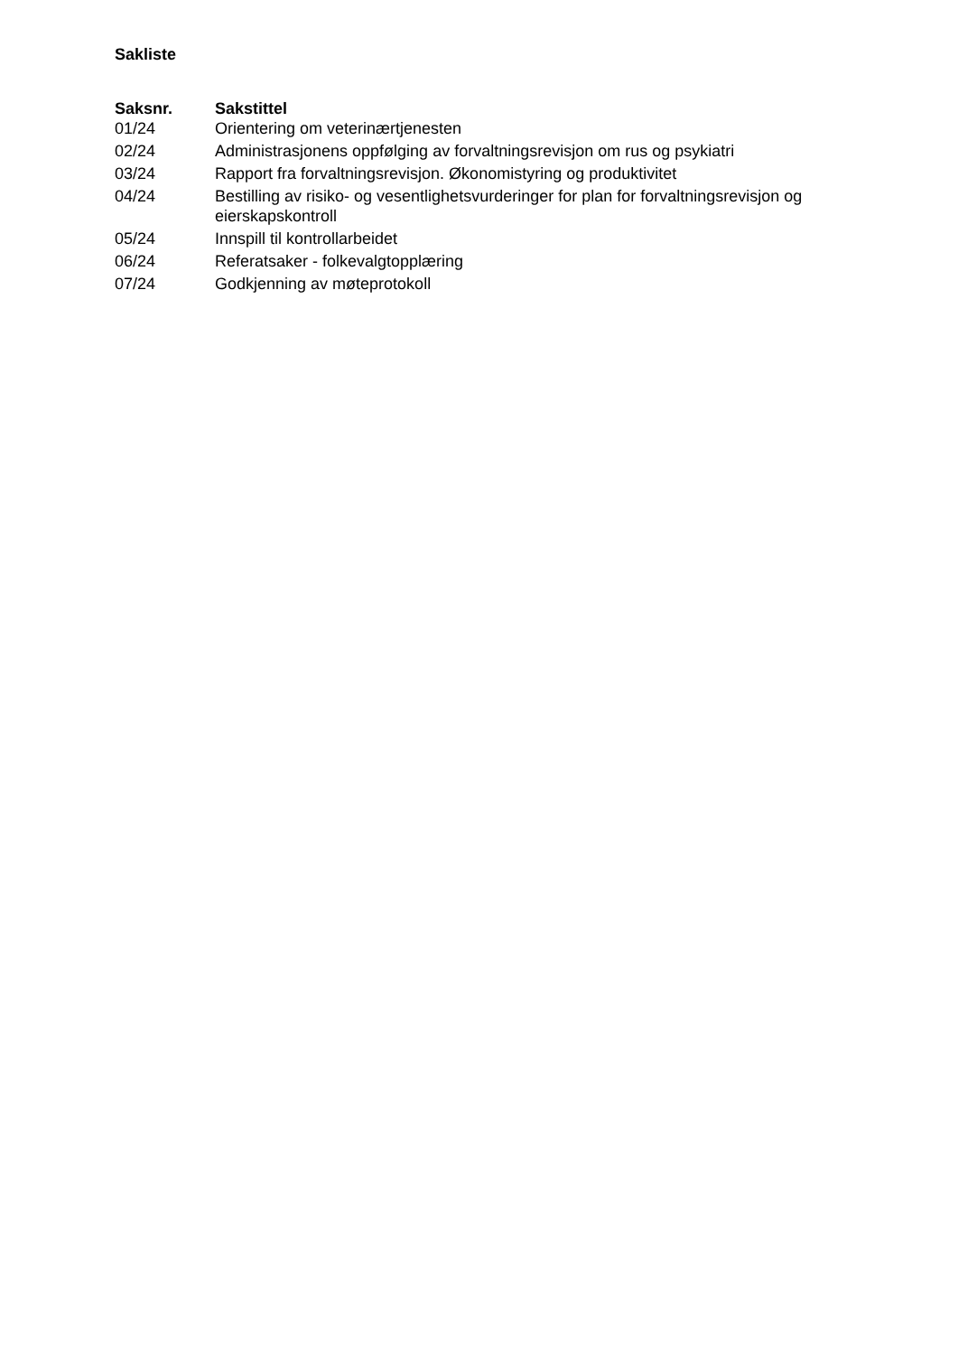Sakliste
| Saksnr. | Sakstittel |
| --- | --- |
| 01/24 | Orientering om veterinærtjenesten |
| 02/24 | Administrasjonens oppfølging av forvaltningsrevisjon om rus og psykiatri |
| 03/24 | Rapport fra forvaltningsrevisjon. Økonomistyring og produktivitet |
| 04/24 | Bestilling av risiko- og vesentlighetsvurderinger for plan for forvaltningsrevisjon og eierskapskontroll |
| 05/24 | Innspill til kontrollarbeidet |
| 06/24 | Referatsaker - folkevalgtopplæring |
| 07/24 | Godkjenning av møteprotokoll |